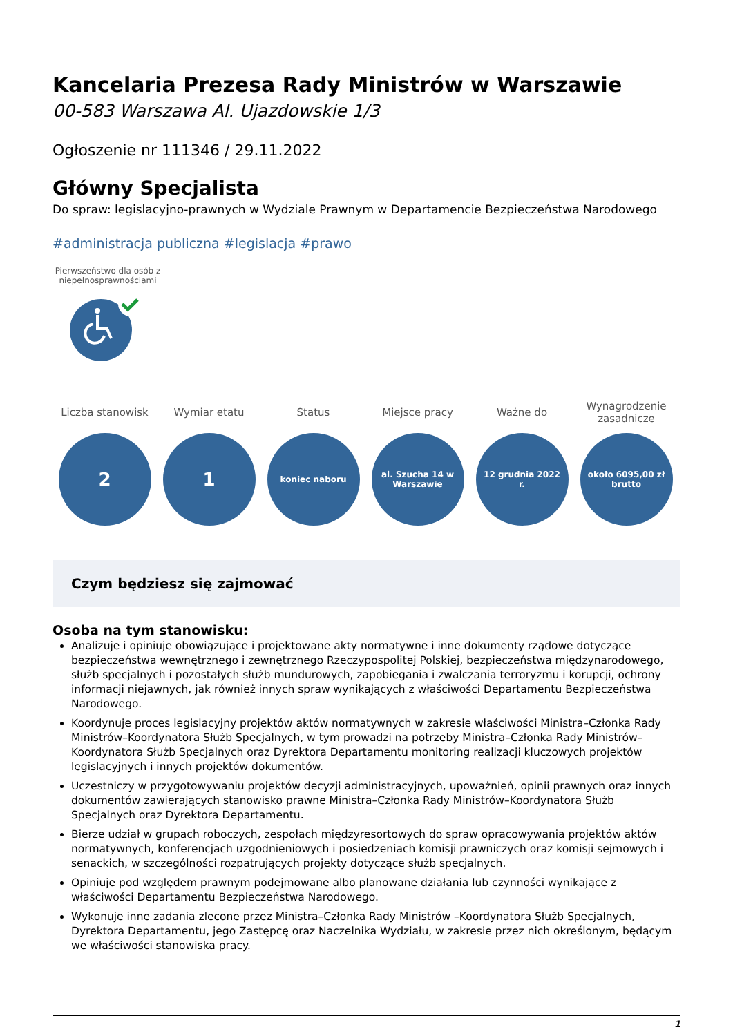Kancelaria Prezesa Rady Ministrów w Warszawie
00-583 Warszawa Al. Ujazdowskie 1/3
Ogłoszenie nr 111346 / 29.11.2022
Główny Specjalista
Do spraw: legislacyjno-prawnych w Wydziale Prawnym w Departamencie Bezpieczeństwa Narodowego
#administracja publiczna #legislacja #prawo
Pierwszeństwo dla osób z niepełnosprawnościami
Liczba stanowisk
2
Wymiar etatu
1
Status
koniec naboru
Miejsce pracy
al. Szucha 14 w Warszawie
Ważne do
12 grudnia 2022 r.
Wynagrodzenie zasadnicze
około 6095,00 zł brutto
Czym będziesz się zajmować
Osoba na tym stanowisku:
Analizuje i opiniuje obowiązujące i projektowane akty normatywne i inne dokumenty rządowe dotyczące bezpieczeństwa wewnętrznego i zewnętrznego Rzeczypospolitej Polskiej, bezpieczeństwa międzynarodowego, służb specjalnych i pozostałych służb mundurowych, zapobiegania i zwalczania terroryzmu i korupcji, ochrony informacji niejawnych, jak również innych spraw wynikających z właściwości Departamentu Bezpieczeństwa Narodowego.
Koordynuje proces legislacyjny projektów aktów normatywnych w zakresie właściwości Ministra–Członka Rady Ministrów–Koordynatora Służb Specjalnych, w tym prowadzi na potrzeby Ministra–Członka Rady Ministrów–Koordynatora Służb Specjalnych oraz Dyrektora Departamentu monitoring realizacji kluczowych projektów legislacyjnych i innych projektów dokumentów.
Uczestniczy w przygotowywaniu projektów decyzji administracyjnych, upoważnień, opinii prawnych oraz innych dokumentów zawierających stanowisko prawne Ministra–Członka Rady Ministrów–Koordynatora Służb Specjalnych oraz Dyrektora Departamentu.
Bierze udział w grupach roboczych, zespołach międzyresortowych do spraw opracowywania projektów aktów normatywnych, konferencjach uzgodnieniowych i posiedzeniach komisji prawniczych oraz komisji sejmowych i senackich, w szczególności rozpatrujących projekty dotyczące służb specjalnych.
Opiniuje pod względem prawnym podejmowane albo planowane działania lub czynności wynikające z właściwości Departamentu Bezpieczeństwa Narodowego.
Wykonuje inne zadania zlecone przez Ministra–Członka Rady Ministrów –Koordynatora Służb Specjalnych, Dyrektora Departamentu, jego Zastępcę oraz Naczelnika Wydziału, w zakresie przez nich określonym, będącym we właściwości stanowiska pracy.
1